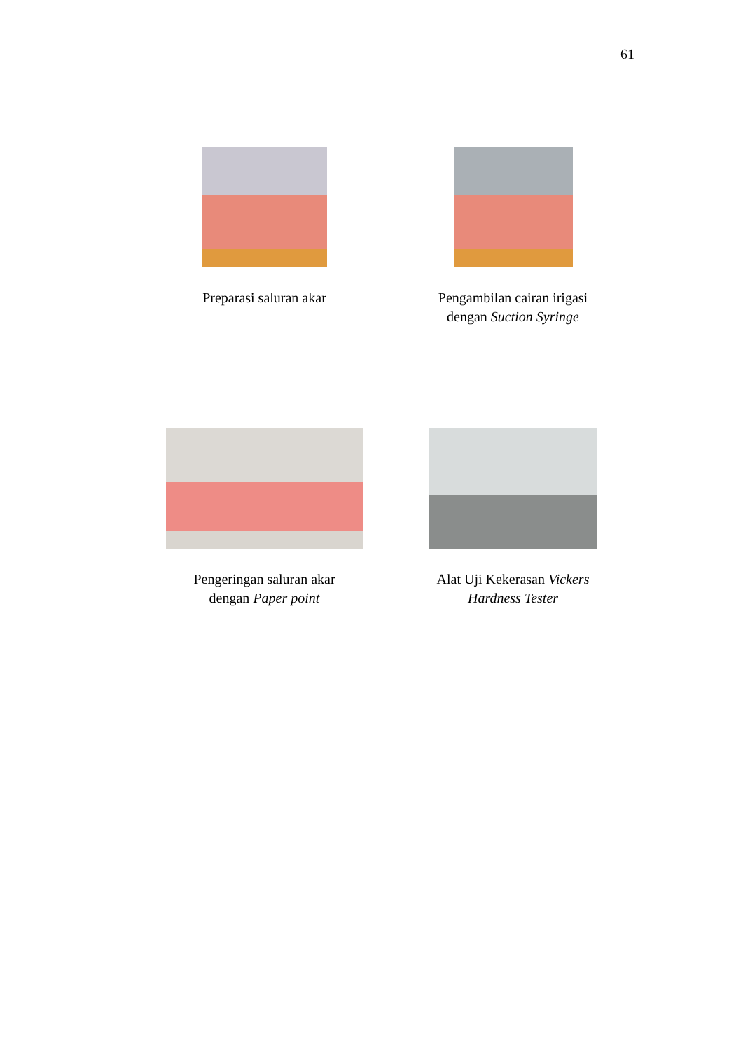61
Preparasi saluran akar
Pengambilan cairan irigasi
dengan Suction Syringe
Pengeringan saluran akar
dengan Paper point
Alat Uji Kekerasan Vickers
Hardness Tester